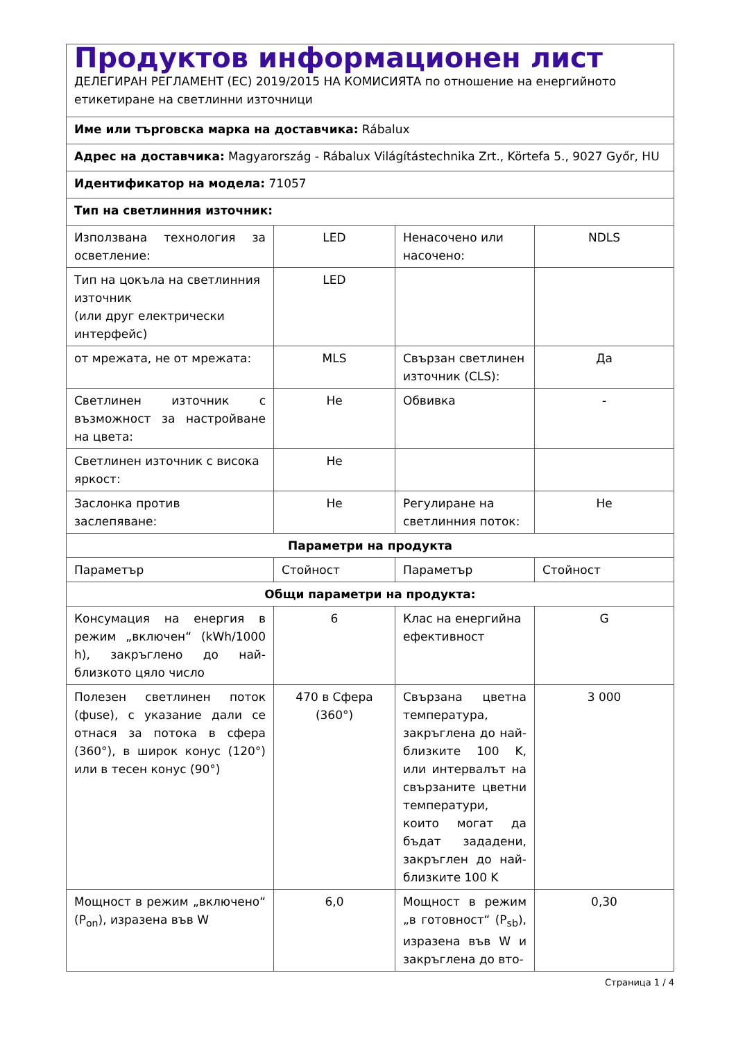| Продуктов информационен лист ДЕЛЕГИРАН РЕГЛАМЕНТ (ЕС) 2019/2015 НА КОМИСИЯТА по отношение на енергийното етикетиране на светлинни източници | | | |
| Име или търговска марка на доставчика: Rábalux | | | |
| Адрес на доставчика: Magyarország - Rábalux Világítástechnika Zrt., Körtefa 5., 9027 Győr, HU | | | |
| Идентификатор на модела: 71057 | | | |
| Тип на светлинния източник: | | | |
| Използвана технология за осветление: | LED | Ненасочено или насочено: | NDLS |
| Тип на цокъла на светлинния източник (или друг електрически интерфейс) | LED | | |
| от мрежата, не от мрежата: | MLS | Свързан светлинен източник (CLS): | Да |
| Светлинен източник с възможност за настройване на цвета: | Не | Обвивка | - |
| Светлинен източник с висока яркост: | Не | | |
| Заслонка против заслепяване: | Не | Регулиране на светлинния поток: | Не |
| Параметри на продукта | | | |
| Параметър | Стойност | Параметър | Стойност |
| Общи параметри на продукта: | | | |
| Консумация на енергия в режим „включен“ (kWh/1000 h), закръглено до най-близкото цяло число | 6 | Клас на енергийна ефективност | G |
| Полезен светлинен поток (фuse), с указание дали се отнася за потока в сфера (360°), в широк конус (120°) или в тесен конус (90°) | 470 в Сфера (360°) | Свързана цветна температура, закръглена до най-близките 100 K, или интервалът на свързаните цветни температури, които могат да бъдат зададени, закръглен до най-близките 100 K | 3 000 |
| Мощност в режим „включено“ (P<sub>on</sub>), изразена във W | 6,0 | Мощност в режим „в готовност“ (P<sub>sb</sub>), изразена във W и закръглена до вто- | 0,30 |
Страница 1 / 4